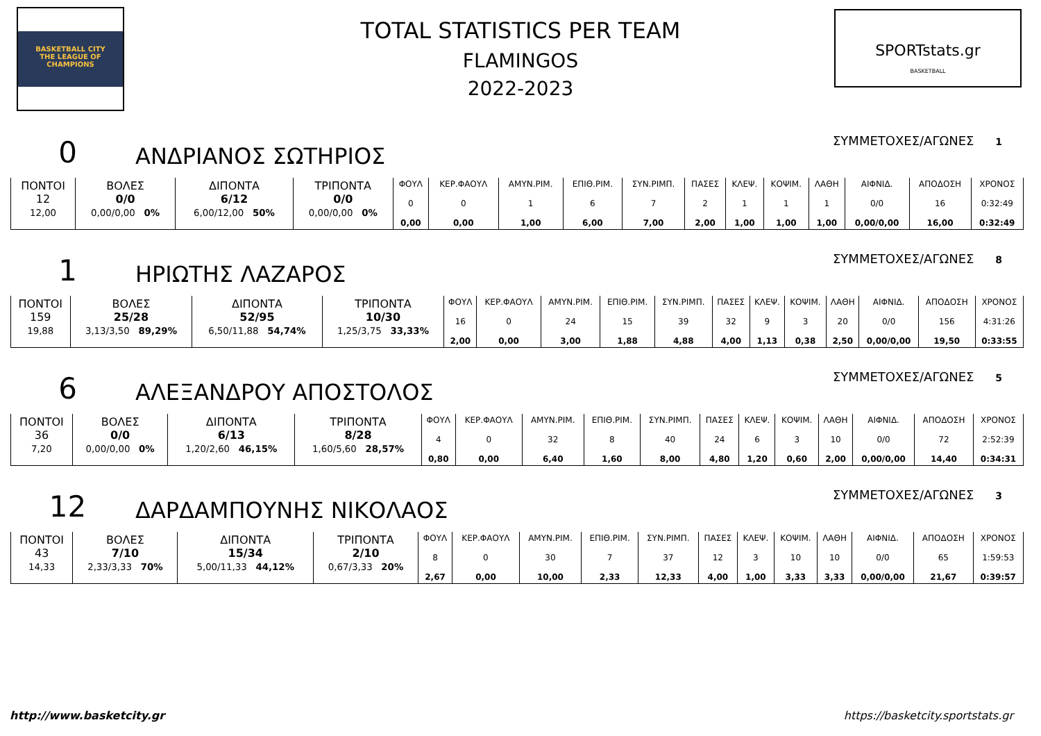BASKETBALL CITY
THE LEAGUE OF
CHAMPIONS
TOTAL STATISTICS PER TEAM
FLAMINGOS
2022-2023
SPORTstats.gr
BASKETBALL
0 ΑΝΔΡΙΑΝΟΣ ΣΩΤΗΡΙΟΣ ΣΥΜΜΕΤΟΧΕΣ/ΑΓΩΝΕΣ 1
| ΠΟΝΤΟΙ 12 12,00 | ΒΟΛΕΣ 0/0 0,00/0,00 0% | ΔΙΠΟΝΤΑ 6/12 6,00/12,00 50% | ΤΡΙΠΟΝΤΑ 0/0 0,00/0,00 0% | ΦΟΥΛ 0 0,00 | ΚΕΡ.ΦΑΟΥΛ 0 0,00 | ΑΜΥΝ.ΡΙΜ. 1 1,00 | ΕΠΙΘ.ΡΙΜ. 6 6,00 | ΣΥΝ.ΡΙΜΠ. 7 7,00 | ΠΑΣΕΣ 2 2,00 | ΚΛΕΨ. 1 1,00 | ΚΟΨΙΜ. 1 1,00 | ΛΑΘΗ 1 1,00 | ΑΙΦΝΙΔ. 0/0 0,00/0,00 | ΑΠΟΔΟΣΗ 16 16,00 | ΧΡΟΝΟΣ 0:32:49 0:32:49 |
1 ΗΡΙΩΤΗΣ ΛΑΖΑΡΟΣ ΣΥΜΜΕΤΟΧΕΣ/ΑΓΩΝΕΣ 8
| ΠΟΝΤΟΙ 159 19,88 | ΒΟΛΕΣ 25/28 3,13/3,50 89,29% | ΔΙΠΟΝΤΑ 52/95 6,50/11,88 54,74% | ΤΡΙΠΟΝΤΑ 10/30 1,25/3,75 33,33% | ΦΟΥΛ 16 2,00 | ΚΕΡ.ΦΑΟΥΛ 0 0,00 | ΑΜΥΝ.ΡΙΜ. 24 3,00 | ΕΠΙΘ.ΡΙΜ. 15 1,88 | ΣΥΝ.ΡΙΜΠ. 39 4,88 | ΠΑΣΕΣ 32 4,00 | ΚΛΕΨ. 9 1,13 | ΚΟΨΙΜ. 3 0,38 | ΛΑΘΗ 20 2,50 | ΑΙΦΝΙΔ. 0/0 0,00/0,00 | ΑΠΟΔΟΣΗ 156 19,50 | ΧΡΟΝΟΣ 4:31:26 0:33:55 |
6 ΑΛΕΞΑΝΔΡΟΥ ΑΠΟΣΤΟΛΟΣ ΣΥΜΜΕΤΟΧΕΣ/ΑΓΩΝΕΣ 5
| ΠΟΝΤΟΙ 36 7,20 | ΒΟΛΕΣ 0/0 0,00/0,00 0% | ΔΙΠΟΝΤΑ 6/13 1,20/2,60 46,15% | ΤΡΙΠΟΝΤΑ 8/28 1,60/5,60 28,57% | ΦΟΥΛ 4 0,80 | ΚΕΡ.ΦΑΟΥΛ 0 0,00 | ΑΜΥΝ.ΡΙΜ. 32 6,40 | ΕΠΙΘ.ΡΙΜ. 8 1,60 | ΣΥΝ.ΡΙΜΠ. 40 8,00 | ΠΑΣΕΣ 24 4,80 | ΚΛΕΨ. 6 1,20 | ΚΟΨΙΜ. 3 0,60 | ΛΑΘΗ 10 2,00 | ΑΙΦΝΙΔ. 0/0 0,00/0,00 | ΑΠΟΔΟΣΗ 72 14,40 | ΧΡΟΝΟΣ 2:52:39 0:34:31 |
12 ΔΑΡΔΑΜΠΟΥΝΗΣ ΝΙΚΟΛΑΟΣ ΣΥΜΜΕΤΟΧΕΣ/ΑΓΩΝΕΣ 3
| ΠΟΝΤΟΙ 43 14,33 | ΒΟΛΕΣ 7/10 2,33/3,33 70% | ΔΙΠΟΝΤΑ 15/34 5,00/11,33 44,12% | ΤΡΙΠΟΝΤΑ 2/10 0,67/3,33 20% | ΦΟΥΛ 8 2,67 | ΚΕΡ.ΦΑΟΥΛ 0 0,00 | ΑΜΥΝ.ΡΙΜ. 30 10,00 | ΕΠΙΘ.ΡΙΜ. 7 2,33 | ΣΥΝ.ΡΙΜΠ. 37 12,33 | ΠΑΣΕΣ 12 4,00 | ΚΛΕΨ. 3 1,00 | ΚΟΨΙΜ. 10 3,33 | ΛΑΘΗ 10 3,33 | ΑΙΦΝΙΔ. 0/0 0,00/0,00 | ΑΠΟΔΟΣΗ 65 21,67 | ΧΡΟΝΟΣ 1:59:53 0:39:57 |
http://www.basketcity.gr https://basketcity.sportstats.gr